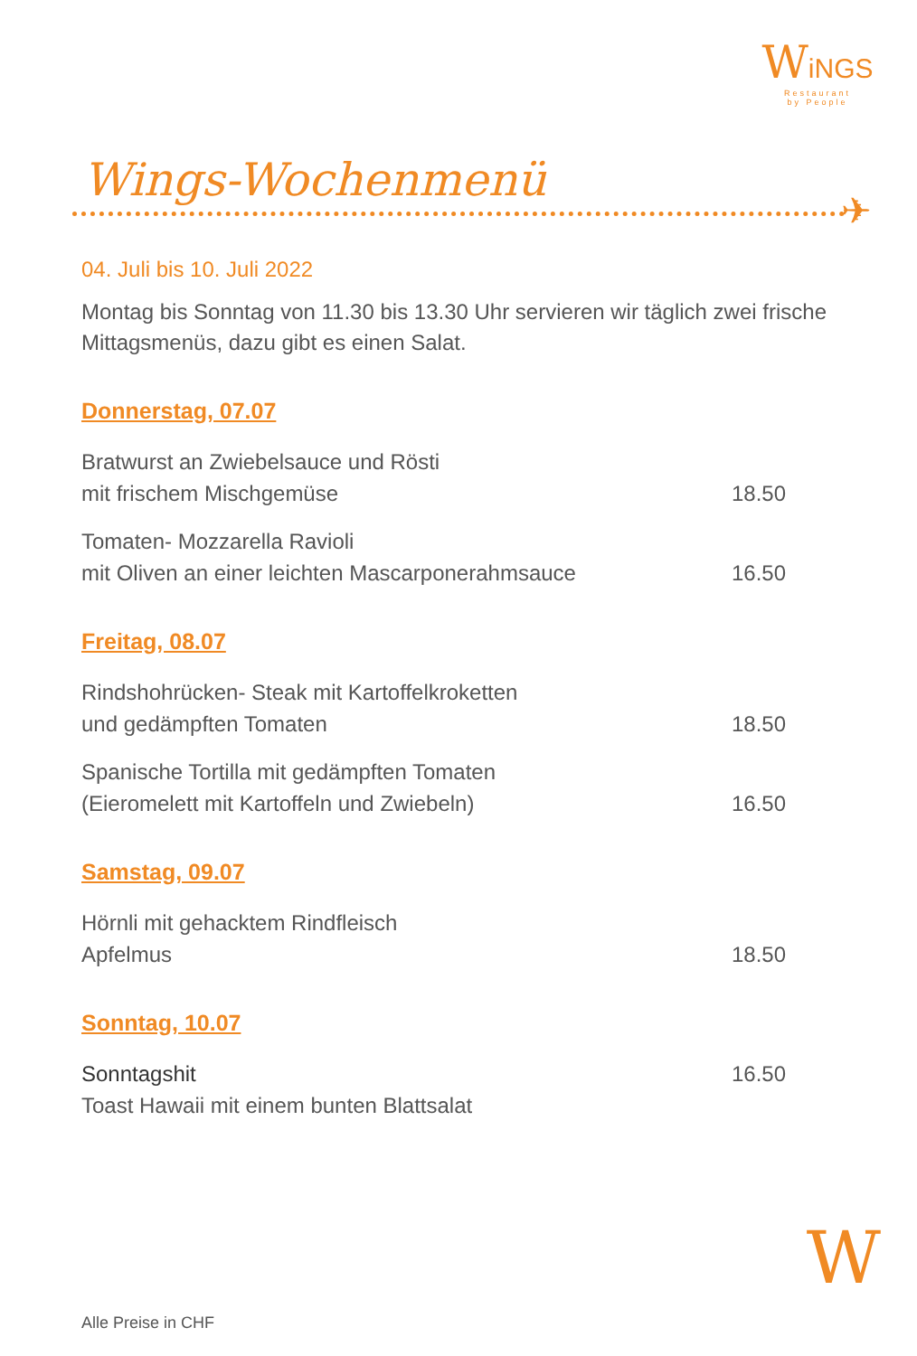WiNGS
Restaurant
by People
Wings-Wochenmenü
✈
04. Juli bis 10. Juli 2022
Montag bis Sonntag von 11.30 bis 13.30 Uhr servieren wir täglich zwei frische Mittagsmenüs, dazu gibt es einen Salat.
Donnerstag, 07.07
Bratwurst an Zwiebelsauce und Rösti
mit frischem Mischgemüse
18.50
Tomaten- Mozzarella Ravioli
mit Oliven an einer leichten Mascarponerahmsauce
16.50
Freitag, 08.07
Rindshohrücken- Steak mit Kartoffelkroketten
und gedämpften Tomaten
18.50
Spanische Tortilla mit gedämpften Tomaten
(Eieromelett mit Kartoffeln und Zwiebeln)
16.50
Samstag, 09.07
Hörnli mit gehacktem Rindfleisch
Apfelmus
18.50
Sonntag, 10.07
Sonntagshit
Toast Hawaii mit einem bunten Blattsalat
16.50
W
Alle Preise in CHF